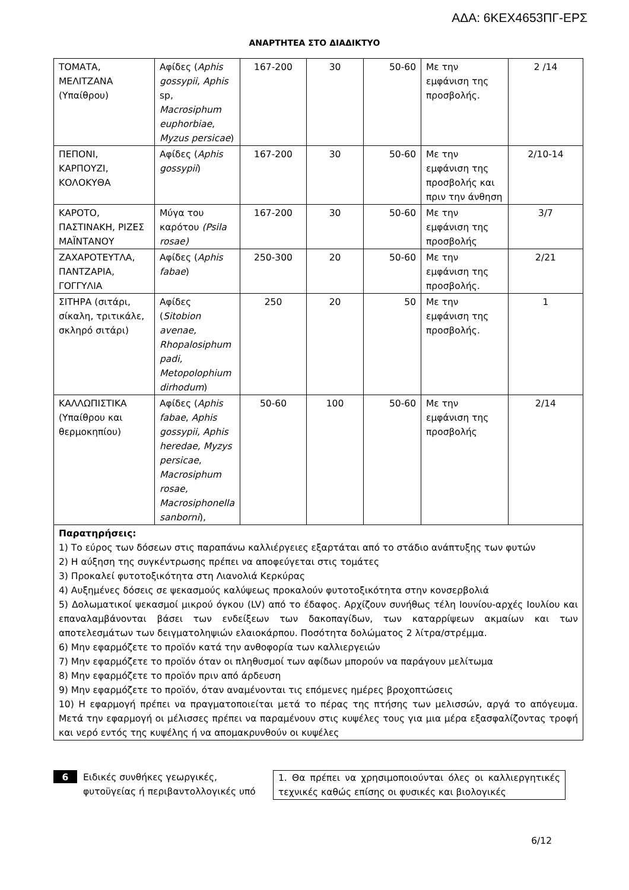ΑΔΑ: 6ΚΕΧ4653ΠΓ-ΕΡΣ
ΑΝΑΡΤΗΤΕΑ ΣΤΟ ΔΙΑΔΙΚΤΥΟ
| ΤΟΜΑΤΑ, ΜΕΛΙΤΖΑΝΑ (Υπαίθρου) | Αφίδες ( Aphis gossypii , Aphis sp, Macrosiphum euphorbiae , Myzus persicae ) | 167-200 | 30 | 50-60 | Με την εμφάνιση της προσβολής. | 2 /14 |
| ΠΕΠΟΝΙ, ΚΑΡΠΟΥΖΙ, ΚΟΛΟΚΥΘΑ | Αφίδες ( Aphis gossypii ) | 167-200 | 30 | 50-60 | Με την εμφάνιση της προσβολής και πριν την άνθηση | 2/10-14 |
| ΚΑΡΟΤΟ, ΠΑΣΤΙΝΑΚΗ, ΡΙΖΕΣ ΜΑΪΝΤΑΝΟΥ | Μύγα του καρότου (Psila rosae) | 167-200 | 30 | 50-60 | Με την εμφάνιση της προσβολής | 3/7 |
| ΖΑΧΑΡΟΤΕΥΤΛΑ, ΠΑΝΤΖΑΡΙΑ, ΓΟΓΓΥΛΙΑ | Αφίδες ( Aphis fabae ) | 250-300 | 20 | 50-60 | Με την εμφάνιση της προσβολής. | 2/21 |
| ΣΙΤΗΡΑ (σιτάρι, σίκαλη, τριτικάλε, σκληρό σιτάρι) | Αφίδες ( Sitobion avenae, Rhopalosiphum padi, Metopolophium dirhodum ) | 250 | 20 | 50 | Με την εμφάνιση της προσβολής. | 1 |
| ΚΑΛΛΩΠΙΣΤΙΚΑ (Υπαίθρου και θερμοκηπίου) | Αφίδες ( Aphis fabae , Aphis gossypii, Aphis heredae, Myzys persicae , Macrosiphum rosae, Macrosiphonella sanborni ), | 50-60 | 100 | 50-60 | Με την εμφάνιση της προσβολής | 2/14 |
| Παρατηρήσεις: 1) Το εύρος των δόσεων στις παραπάνω καλλιέργειες εξαρτάται από το στάδιο ανάπτυξης των φυτών 2) Η αύξηση της συγκέντρωσης πρέπει να αποφεύγεται στις τομάτες 3) Προκαλεί φυτοτοξικότητα στη Λιανολιά Κερκύρας 4) Αυξημένες δόσεις σε ψεκασμούς καλύψεως προκαλούν φυτοτοξικότητα στην κονσερβολιά 5) Δολωματικοί ψεκασμοί μικρού όγκου (LV) από το έδαφος. Αρχίζουν συνήθως τέλη Ιουνίου-αρχές Ιουλίου και επαναλαμβάνονται βάσει των ενδείξεων των δακοπαγίδων, των καταρρίψεων ακμαίων και των αποτελεσμάτων των δειγματοληψιών ελαιοκάρπου. Ποσότητα δολώματος 2 λίτρα/στρέμμα. 6) Μην εφαρμόζετε το προϊόν κατά την ανθοφορία των καλλιεργειών 7) Μην εφαρμόζετε το προϊόν όταν οι πληθυσμοί των αφίδων μπορούν να παράγουν μελίτωμα 8) Μην εφαρμόζετε το προϊόν πριν από άρδευση 9) Μην εφαρμόζετε το προϊόν, όταν αναμένονται τις επόμενες ημέρες βροχοπτώσεις 10) Η εφαρμογή πρέπει να πραγματοποιείται μετά το πέρας της πτήσης των μελισσών, αργά το απόγευμα. Μετά την εφαρμογή οι μέλισσες πρέπει να παραμένουν στις κυψέλες τους για μια μέρα εξασφαλίζοντας τροφή και νερό εντός της κυψέλης ή να απομακρυνθούν οι κυψέλες | | | | | | |
6
Ειδικές συνθήκες γεωργικές, φυτοϋγείας ή περιβαντολλογικές υπό
1. Θα πρέπει να χρησιμοποιούνται όλες οι καλλιεργητικές τεχνικές καθώς επίσης οι φυσικές και βιολογικές
6/12